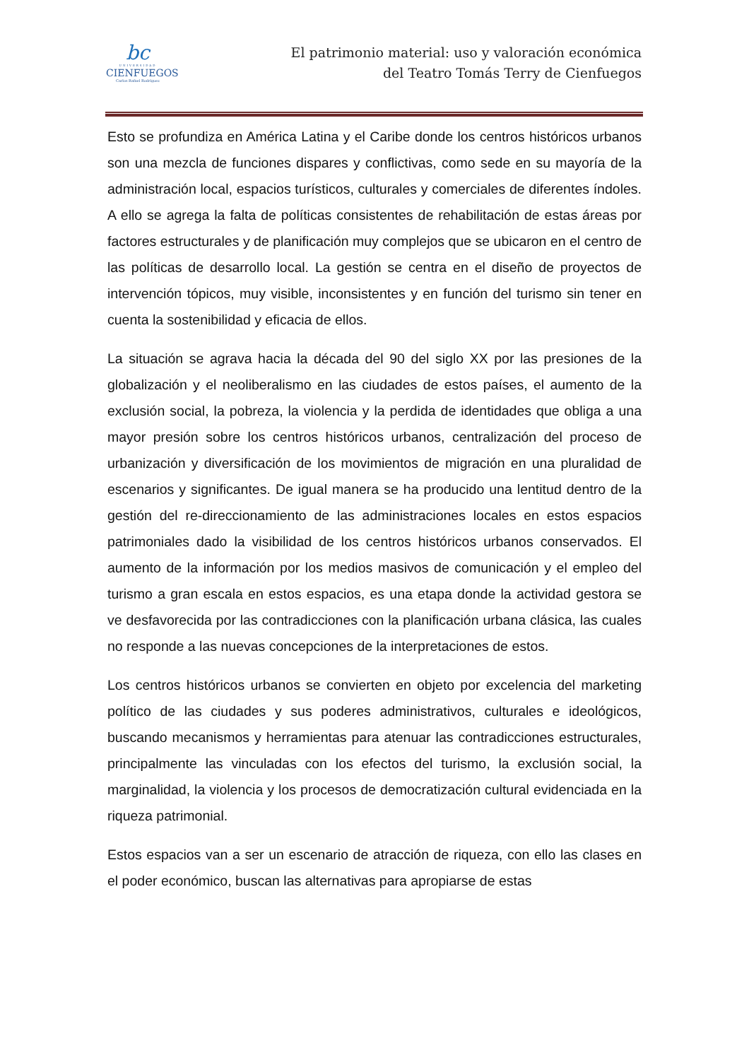bc
UNIVERSIDAD
CIENFUEGOS
Carlos Rafael Rodríguez
El patrimonio material: uso y valoración económica
del Teatro Tomás Terry de Cienfuegos
Esto se profundiza en América Latina y el Caribe donde los centros históricos urbanos son una mezcla de funciones dispares y conflictivas, como sede en su mayoría de la administración local, espacios turísticos, culturales y comerciales de diferentes índoles. A ello se agrega la falta de políticas consistentes de rehabilitación de estas áreas por factores estructurales y de planificación muy complejos que se ubicaron en el centro de las políticas de desarrollo local. La gestión se centra en el diseño de proyectos de intervención tópicos, muy visible, inconsistentes y en función del turismo sin tener en cuenta la sostenibilidad y eficacia de ellos.
La situación se agrava hacia la década del 90 del siglo XX por las presiones de la globalización y el neoliberalismo en las ciudades de estos países, el aumento de la exclusión social, la pobreza, la violencia y la perdida de identidades que obliga a una mayor presión sobre los centros históricos urbanos, centralización del proceso de urbanización y diversificación de los movimientos de migración en una pluralidad de escenarios y significantes. De igual manera se ha producido una lentitud dentro de la gestión del re-direccionamiento de las administraciones locales en estos espacios patrimoniales dado la visibilidad de los centros históricos urbanos conservados. El aumento de la información por los medios masivos de comunicación y el empleo del turismo a gran escala en estos espacios, es una etapa donde la actividad gestora se ve desfavorecida por las contradicciones con la planificación urbana clásica, las cuales no responde a las nuevas concepciones de la interpretaciones de estos.
Los centros históricos urbanos se convierten en objeto por excelencia del marketing político de las ciudades y sus poderes administrativos, culturales e ideológicos, buscando mecanismos y herramientas para atenuar las contradicciones estructurales, principalmente las vinculadas con los efectos del turismo, la exclusión social, la marginalidad, la violencia y los procesos de democratización cultural evidenciada en la riqueza patrimonial.
Estos espacios van a ser un escenario de atracción de riqueza, con ello las clases en el poder económico, buscan las alternativas para apropiarse de estas